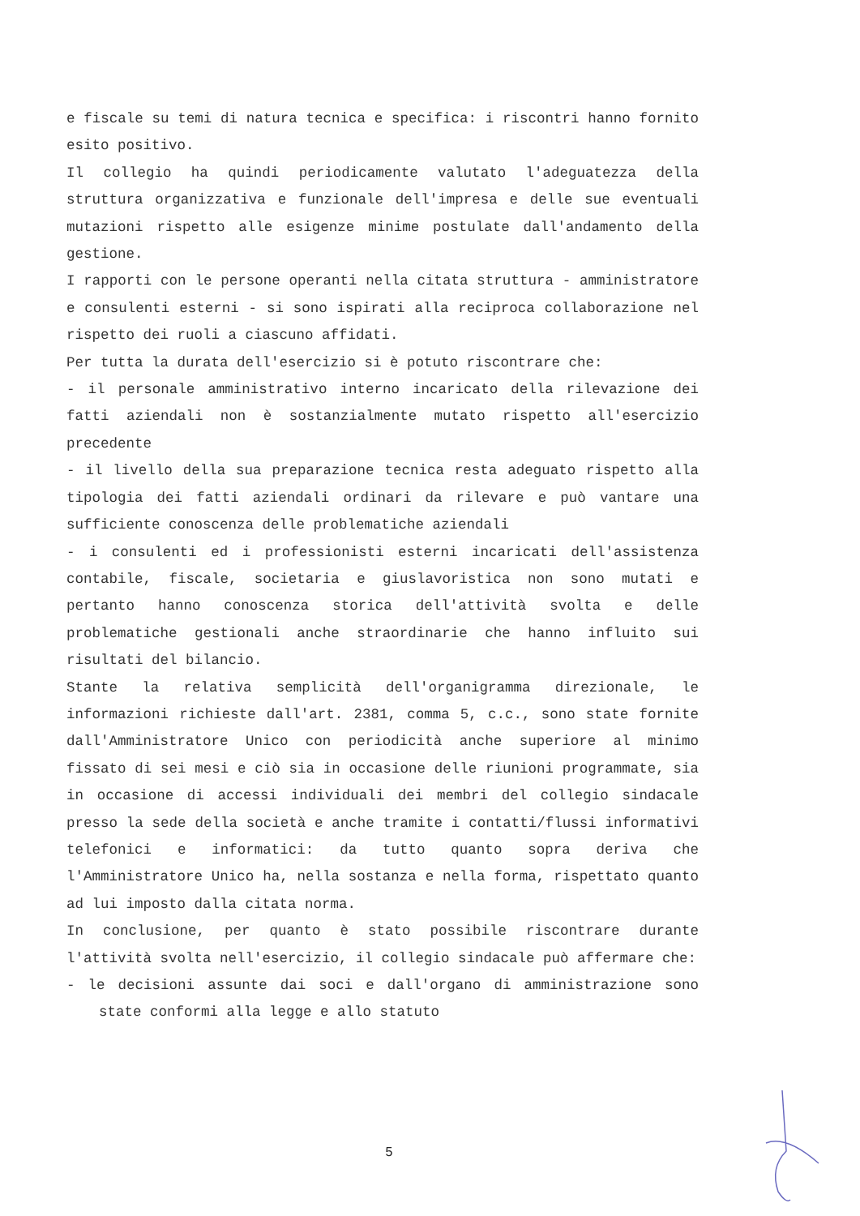e fiscale su temi di natura tecnica e specifica: i riscontri hanno fornito esito positivo.
Il collegio ha quindi periodicamente valutato l'adeguatezza della struttura organizzativa e funzionale dell'impresa e delle sue eventuali mutazioni rispetto alle esigenze minime postulate dall'andamento della gestione.
I rapporti con le persone operanti nella citata struttura - amministratore e consulenti esterni - si sono ispirati alla reciproca collaborazione nel rispetto dei ruoli a ciascuno affidati.
Per tutta la durata dell'esercizio si è potuto riscontrare che:
- il personale amministrativo interno incaricato della rilevazione dei fatti aziendali non è sostanzialmente mutato rispetto all'esercizio precedente
- il livello della sua preparazione tecnica resta adeguato rispetto alla tipologia dei fatti aziendali ordinari da rilevare e può vantare una sufficiente conoscenza delle problematiche aziendali
- i consulenti ed i professionisti esterni incaricati dell'assistenza contabile, fiscale, societaria e giuslavoristica non sono mutati e pertanto hanno conoscenza storica dell'attività svolta e delle problematiche gestionali anche straordinarie che hanno influito sui risultati del bilancio.
Stante la relativa semplicità dell'organigramma direzionale, le informazioni richieste dall'art. 2381, comma 5, c.c., sono state fornite dall'Amministratore Unico con periodicità anche superiore al minimo fissato di sei mesi e ciò sia in occasione delle riunioni programmate, sia in occasione di accessi individuali dei membri del collegio sindacale presso la sede della società e anche tramite i contatti/flussi informativi telefonici e informatici: da tutto quanto sopra deriva che l'Amministratore Unico ha, nella sostanza e nella forma, rispettato quanto ad lui imposto dalla citata norma.
In conclusione, per quanto è stato possibile riscontrare durante l'attività svolta nell'esercizio, il collegio sindacale può affermare che:
- le decisioni assunte dai soci e dall'organo di amministrazione sono state conformi alla legge e allo statuto
5